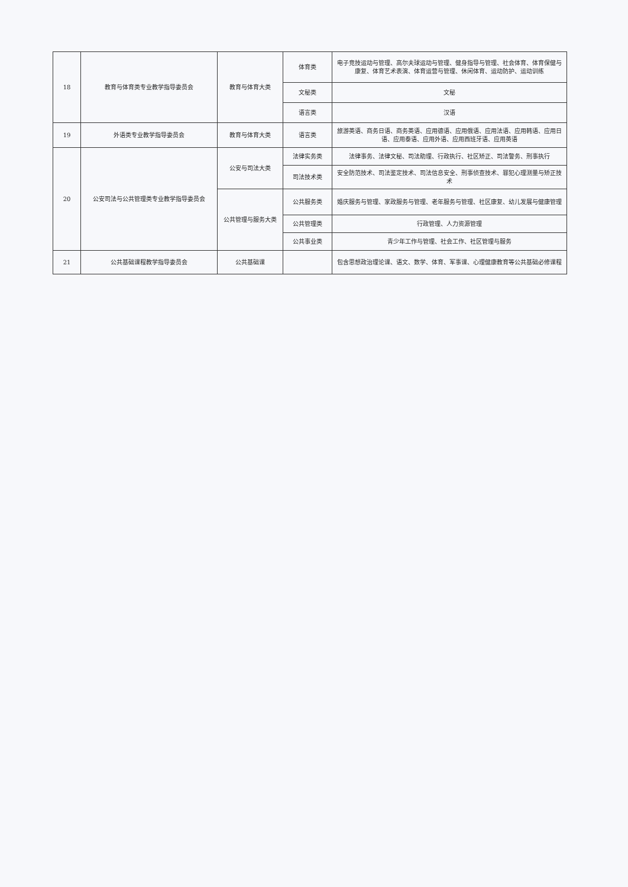| 18 | 教育与体育类专业教学指导委员会 | 教育与体育大类 | 体育类 | 电子竞技运动与管理、高尔夫球运动与管理、健身指导与管理、社会体育、体育保健与康复、体育艺术表演、体育运营与管理、休闲体育、运动防护、运动训练 |
| | | | 文秘类 | 文秘 |
| | | | 语言类 | 汉语 |
| 19 | 外语类专业教学指导委员会 | 教育与体育大类 | 语言类 | 旅游英语、商务日语、商务英语、应用德语、应用俄语、应用法语、应用韩语、应用日语、应用泰语、应用外语、应用西班牙语、应用英语 |
| 20 | 公安司法与公共管理类专业教学指导委员会 | 公安与司法大类 | 法律实务类 | 法律事务、法律文秘、司法助理、行政执行、社区矫正、司法警务、刑事执行 |
| | | | 司法技术类 | 安全防范技术、司法鉴定技术、司法信息安全、刑事侦查技术、罪犯心理测量与矫正技术 |
| | | 公共管理与服务大类 | 公共服务类 | 婚庆服务与管理、家政服务与管理、老年服务与管理、社区康复、幼儿发展与健康管理 |
| | | | 公共管理类 | 行政管理、人力资源管理 |
| | | | 公共事业类 | 青少年工作与管理、社会工作、社区管理与服务 |
| 21 | 公共基础课程教学指导委员会 | 公共基础课 | | 包含思想政治理论课、语文、数学、体育、军事课、心理健康教育等公共基础必修课程 |